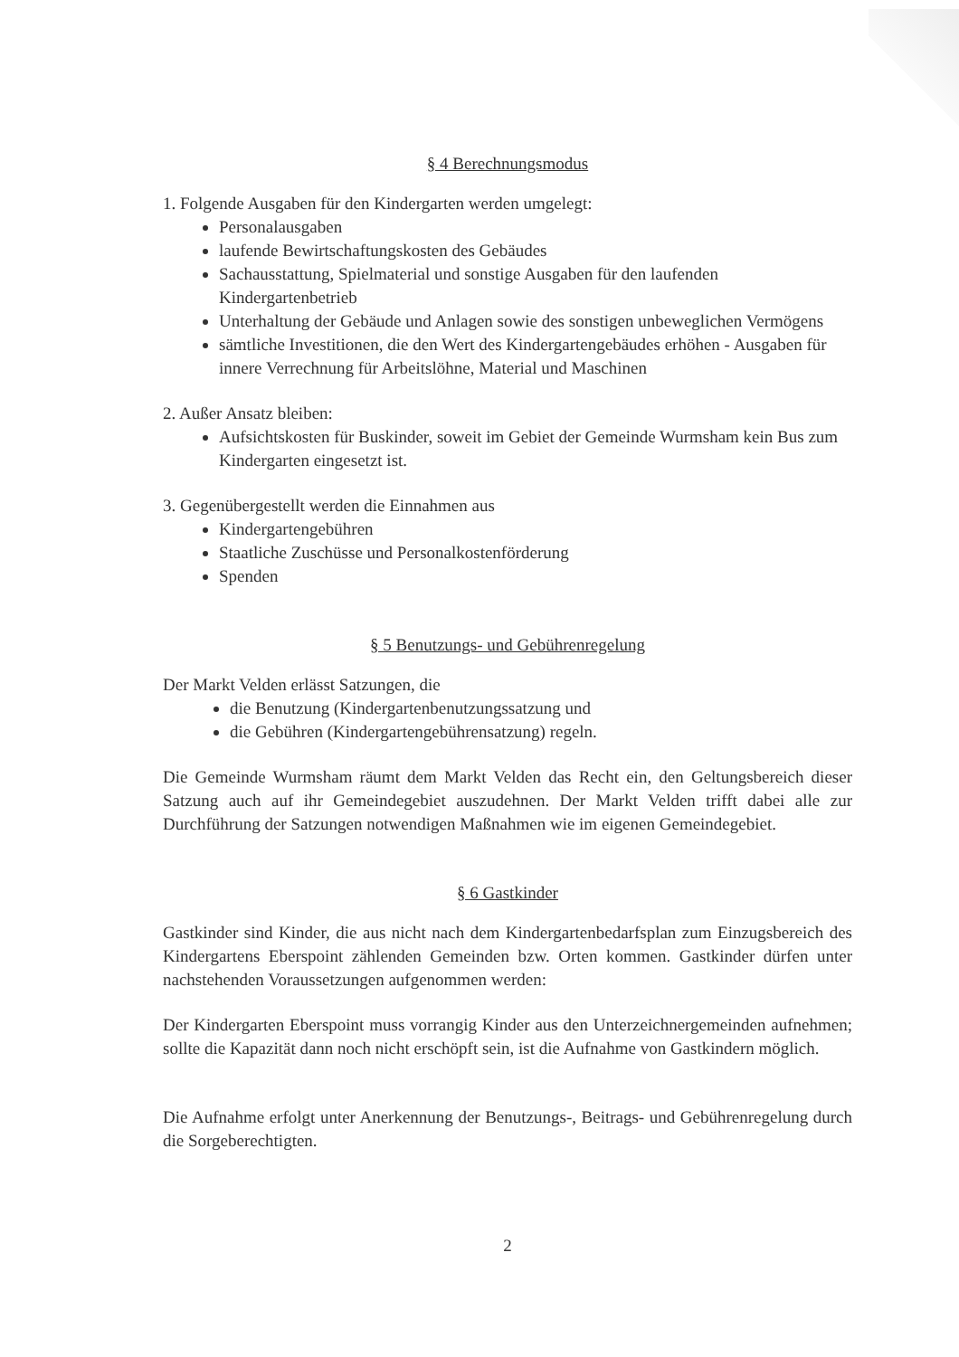§ 4 Berechnungsmodus
1. Folgende Ausgaben für den Kindergarten werden umgelegt:
Personalausgaben
laufende Bewirtschaftungskosten des Gebäudes
Sachausstattung, Spielmaterial und sonstige Ausgaben für den laufenden Kindergartenbetrieb
Unterhaltung der Gebäude und Anlagen sowie des sonstigen unbeweglichen Vermögens
sämtliche Investitionen, die den Wert des Kindergartengebäudes erhöhen - Ausgaben für innere Verrechnung für Arbeitslöhne, Material und Maschinen
2. Außer Ansatz bleiben:
Aufsichtskosten für Buskinder, soweit im Gebiet der Gemeinde Wurmsham kein Bus zum Kindergarten eingesetzt ist.
3. Gegenübergestellt werden die Einnahmen aus
Kindergartengebühren
Staatliche Zuschüsse und Personalkostenförderung
Spenden
§ 5 Benutzungs- und Gebührenregelung
Der Markt Velden erlässt Satzungen, die
die Benutzung (Kindergartenbenutzungssatzung und
die Gebühren (Kindergartengebührensatzung) regeln.
Die Gemeinde Wurmsham räumt dem Markt Velden das Recht ein, den Geltungsbereich dieser Satzung auch auf ihr Gemeindegebiet auszudehnen. Der Markt Velden trifft dabei alle zur Durchführung der Satzungen notwendigen Maßnahmen wie im eigenen Gemeindegebiet.
§ 6 Gastkinder
Gastkinder sind Kinder, die aus nicht nach dem Kindergartenbedarfsplan zum Einzugsbereich des Kindergartens Eberspoint zählenden Gemeinden bzw. Orten kommen. Gastkinder dürfen unter nachstehenden Voraussetzungen aufgenommen werden:
Der Kindergarten Eberspoint muss vorrangig Kinder aus den Unterzeichnergemeinden aufnehmen; sollte die Kapazität dann noch nicht erschöpft sein, ist die Aufnahme von Gastkindern möglich.
Die Aufnahme erfolgt unter Anerkennung der Benutzungs-, Beitrags- und Gebührenregelung durch die Sorgeberechtigten.
2